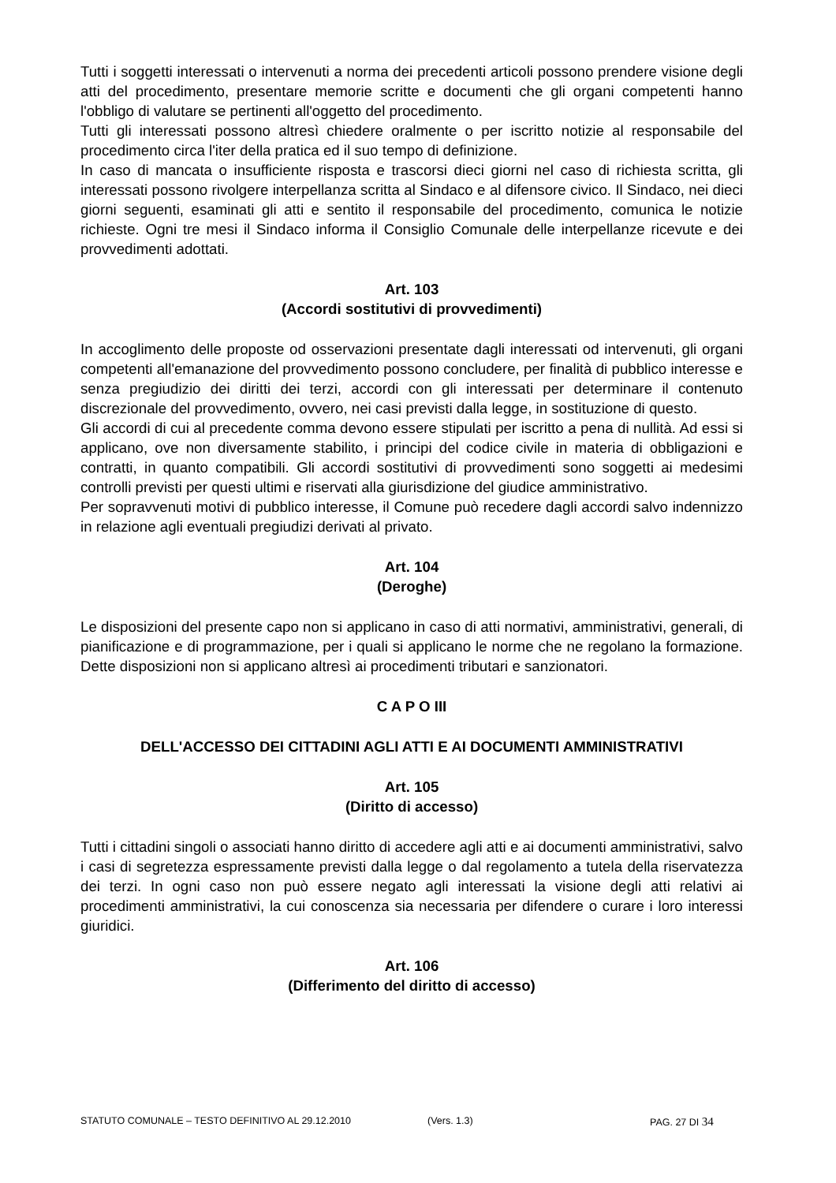Tutti i soggetti interessati o intervenuti a norma dei precedenti articoli possono prendere visione degli atti del procedimento, presentare memorie scritte e documenti che gli organi competenti hanno l'obbligo di valutare se pertinenti all'oggetto del procedimento.
Tutti gli interessati possono altresì chiedere oralmente o per iscritto notizie al responsabile del procedimento circa l'iter della pratica ed il suo tempo di definizione.
In caso di mancata o insufficiente risposta e trascorsi dieci giorni nel caso di richiesta scritta, gli interessati possono rivolgere interpellanza scritta al Sindaco e al difensore civico. Il Sindaco, nei dieci giorni seguenti, esaminati gli atti e sentito il responsabile del procedimento, comunica le notizie richieste. Ogni tre mesi il Sindaco informa il Consiglio Comunale delle interpellanze ricevute e dei provvedimenti adottati.
Art. 103
(Accordi sostitutivi di provvedimenti)
In accoglimento delle proposte od osservazioni presentate dagli interessati od intervenuti, gli organi competenti all'emanazione del provvedimento possono concludere, per finalità di pubblico interesse e senza pregiudizio dei diritti dei terzi, accordi con gli interessati per determinare il contenuto discrezionale del provvedimento, ovvero, nei casi previsti dalla legge, in sostituzione di questo.
Gli accordi di cui al precedente comma devono essere stipulati per iscritto a pena di nullità. Ad essi si applicano, ove non diversamente stabilito, i principi del codice civile in materia di obbligazioni e contratti, in quanto compatibili. Gli accordi sostitutivi di provvedimenti sono soggetti ai medesimi controlli previsti per questi ultimi e riservati alla giurisdizione del giudice amministrativo.
Per sopravvenuti motivi di pubblico interesse, il Comune può recedere dagli accordi salvo indennizzo in relazione agli eventuali pregiudizi derivati al privato.
Art. 104
(Deroghe)
Le disposizioni del presente capo non si applicano in caso di atti normativi, amministrativi, generali, di pianificazione e di programmazione, per i quali si applicano le norme che ne regolano la formazione. Dette disposizioni non si applicano altresì ai procedimenti tributari e sanzionatori.
C A P O III
DELL'ACCESSO DEI CITTADINI AGLI ATTI E AI DOCUMENTI AMMINISTRATIVI
Art. 105
(Diritto di accesso)
Tutti i cittadini singoli o associati hanno diritto di accedere agli atti e ai documenti amministrativi, salvo i casi di segretezza espressamente previsti dalla legge o dal regolamento a tutela della riservatezza dei terzi. In ogni caso non può essere negato agli interessati la visione degli atti relativi ai procedimenti amministrativi, la cui conoscenza sia necessaria per difendere o curare i loro interessi giuridici.
Art. 106
(Differimento del diritto di accesso)
STATUTO COMUNALE – TESTO DEFINITIVO AL 29.12.2010 (Vers. 1.3) PAG. 27 DI 34